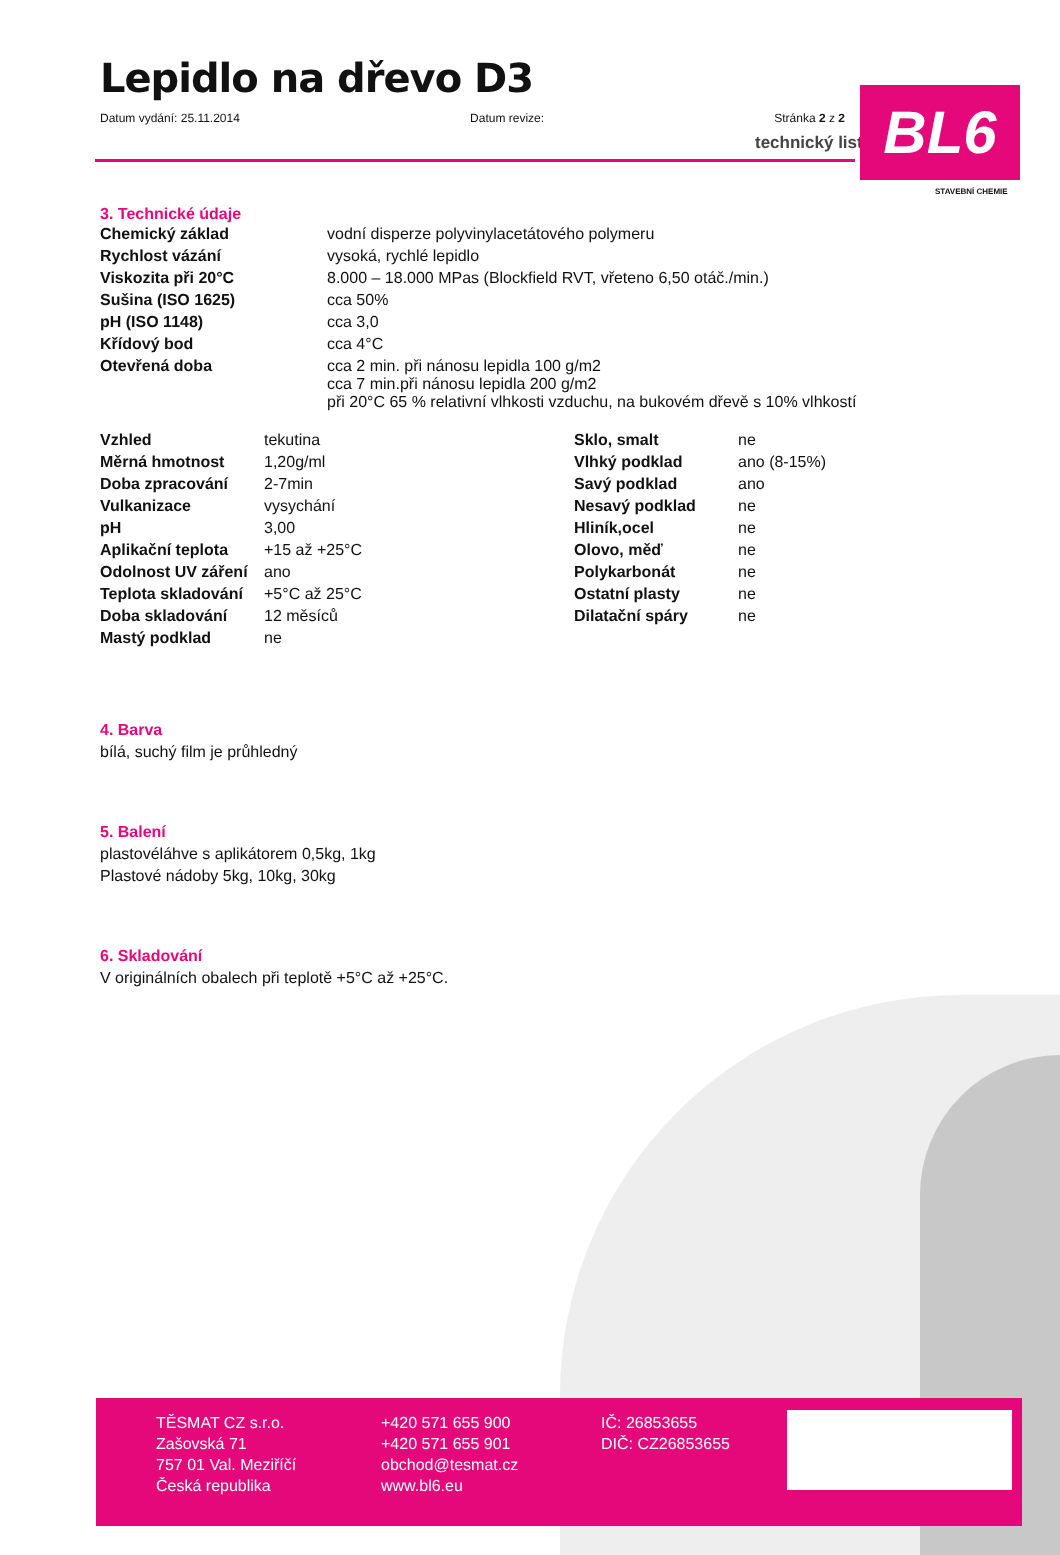technický list BL6
STAVEBNÍ CHEMIE
Lepidlo na dřevo D3
Datum vydání: 25.11.2014 Datum revize: Stránka 2 z 2
3. Technické údaje
| Chemický základ | vodní disperze polyvinylacetátového polymeru |
| Rychlost vázání | vysoká, rychlé lepidlo |
| Viskozita při 20°C | 8.000 – 18.000 MPas (Blockfield RVT, vřeteno 6,50 otáč./min.) |
| Sušina (ISO 1625) | cca 50% |
| pH (ISO 1148) | cca 3,0 |
| Křídový bod | cca 4°C |
| Otevřená doba | cca 2 min. při nánosu lepidla 100 g/m2 cca 7 min.při nánosu lepidla 200 g/m2 při 20°C 65 % relativní vlhkosti vzduchu, na bukovém dřevě s 10% vlhkostí |
| Vzhled | tekutina | Sklo, smalt | ne |
| Měrná hmotnost | 1,20g/ml | Vlhký podklad | ano (8-15%) |
| Doba zpracování | 2-7min | Savý podklad | ano |
| Vulkanizace | vysychání | Nesavý podklad | ne |
| pH | 3,00 | Hliník,ocel | ne |
| Aplikační teplota | +15 až +25°C | Olovo, měď | ne |
| Odolnost UV záření | ano | Polykarbonát | ne |
| Teplota skladování | +5°C až 25°C | Ostatní plasty | ne |
| Doba skladování | 12 měsíců | Dilatační spáry | ne |
| Mastý podklad | ne | | |
4. Barva
bílá, suchý film je průhledný
5. Balení
plastovéláhve s aplikátorem 0,5kg, 1kg
Plastové nádoby 5kg, 10kg, 30kg
6. Skladování
V originálních obalech při teplotě +5°C až +25°C.
TĚSMAT CZ s.r.o.
Zašovská 71
757 01 Val. Meziříčí
Česká republika
+420 571 655 900
+420 571 655 901
obchod@tesmat.cz
www.bl6.eu
IČ: 26853655
DIČ: CZ26853655